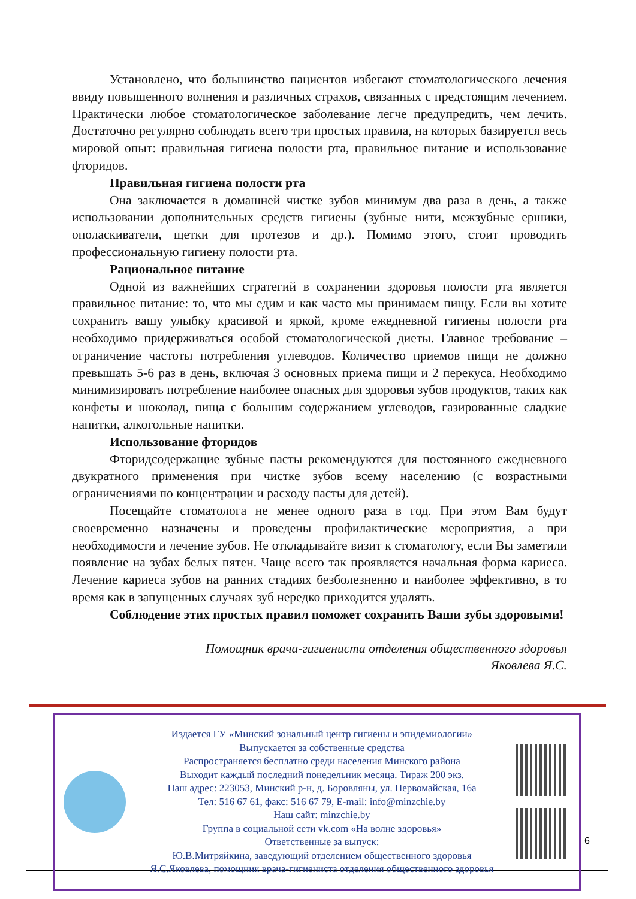Установлено, что большинство пациентов избегают стоматологического лечения ввиду повышенного волнения и различных страхов, связанных с предстоящим лечением. Практически любое стоматологическое заболевание легче предупредить, чем лечить. Достаточно регулярно соблюдать всего три простых правила, на которых базируется весь мировой опыт: правильная гигиена полости рта, правильное питание и использование фторидов.
Правильная гигиена полости рта
Она заключается в домашней чистке зубов минимум два раза в день, а также использовании дополнительных средств гигиены (зубные нити, межзубные ершики, ополаскиватели, щетки для протезов и др.). Помимо этого, стоит проводить профессиональную гигиену полости рта.
Рациональное питание
Одной из важнейших стратегий в сохранении здоровья полости рта является правильное питание: то, что мы едим и как часто мы принимаем пищу. Если вы хотите сохранить вашу улыбку красивой и яркой, кроме ежедневной гигиены полости рта необходимо придерживаться особой стоматологической диеты. Главное требование – ограничение частоты потребления углеводов. Количество приемов пищи не должно превышать 5-6 раз в день, включая 3 основных приема пищи и 2 перекуса. Необходимо минимизировать потребление наиболее опасных для здоровья зубов продуктов, таких как конфеты и шоколад, пища с большим содержанием углеводов, газированные сладкие напитки, алкогольные напитки.
Использование фторидов
Фторидсодержащие зубные пасты рекомендуются для постоянного ежедневного двукратного применения при чистке зубов всему населению (с возрастными ограничениями по концентрации и расходу пасты для детей).
Посещайте стоматолога не менее одного раза в год. При этом Вам будут своевременно назначены и проведены профилактические мероприятия, а при необходимости и лечение зубов. Не откладывайте визит к стоматологу, если Вы заметили появление на зубах белых пятен. Чаще всего так проявляется начальная форма кариеса. Лечение кариеса зубов на ранних стадиях безболезненно и наиболее эффективно, в то время как в запущенных случаях зуб нередко приходится удалять.
Соблюдение этих простых правил поможет сохранить Ваши зубы здоровыми!
Помощник врача-гигиениста отделения общественного здоровья
Яковлева Я.С.
Издается ГУ «Минский зональный центр гигиены и эпидемиологии»
Выпускается за собственные средства
Распространяется бесплатно среди населения Минского района
Выходит каждый последний понедельник месяца. Тираж 200 экз.
Наш адрес: 223053, Минский р-н, д. Боровляны, ул. Первомайская, 16а
Тел: 516 67 61, факс: 516 67 79, E-mail: info@minzchie.by
Наш сайт: minzchie.by
Группа в социальной сети vk.com «На волне здоровья»
Ответственные за выпуск:
Ю.В.Митряйкина, заведующий отделением общественного здоровья
Я.С.Яковлева, помощник врача-гигиениста отделения общественного здоровья
6